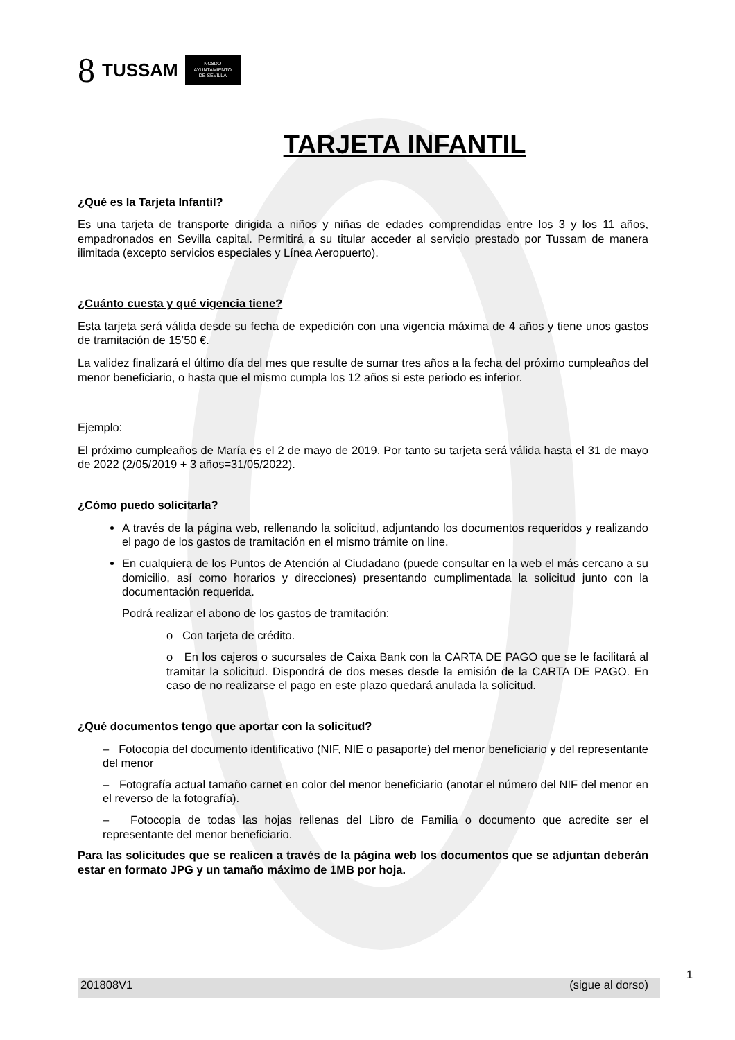8 TUSSAM NO8DO
AYUNTAMIENTO
DE SEVILLA
TARJETA INFANTIL
¿Qué es la Tarjeta Infantil?
Es una tarjeta de transporte dirigida a niños y niñas de edades comprendidas entre los 3 y los 11 años, empadronados en Sevilla capital. Permitirá a su titular acceder al servicio prestado por Tussam de manera ilimitada (excepto servicios especiales y Línea Aeropuerto).
¿Cuánto cuesta y qué vigencia tiene?
Esta tarjeta será válida desde su fecha de expedición con una vigencia máxima de 4 años y tiene unos gastos de tramitación de 15’50 €.
La validez finalizará el último día del mes que resulte de sumar tres años a la fecha del próximo cumpleaños del menor beneficiario, o hasta que el mismo cumpla los 12 años si este periodo es inferior.
Ejemplo:
El próximo cumpleaños de María es el 2 de mayo de 2019. Por tanto su tarjeta será válida hasta el 31 de mayo de 2022 (2/05/2019 + 3 años=31/05/2022).
¿Cómo puedo solicitarla?
A través de la página web, rellenando la solicitud, adjuntando los documentos requeridos y realizando el pago de los gastos de tramitación en el mismo trámite on line.
En cualquiera de los Puntos de Atención al Ciudadano (puede consultar en la web el más cercano a su domicilio, así como horarios y direcciones) presentando cumplimentada la solicitud junto con la documentación requerida.
Podrá realizar el abono de los gastos de tramitación:
o Con tarjeta de crédito.
o En los cajeros o sucursales de Caixa Bank con la CARTA DE PAGO que se le facilitará al tramitar la solicitud. Dispondrá de dos meses desde la emisión de la CARTA DE PAGO. En caso de no realizarse el pago en este plazo quedará anulada la solicitud.
¿Qué documentos tengo que aportar con la solicitud?
– Fotocopia del documento identificativo (NIF, NIE o pasaporte) del menor beneficiario y del representante del menor
– Fotografía actual tamaño carnet en color del menor beneficiario (anotar el número del NIF del menor en el reverso de la fotografía).
– Fotocopia de todas las hojas rellenas del Libro de Familia o documento que acredite ser el representante del menor beneficiario.
Para las solicitudes que se realicen a través de la página web los documentos que se adjuntan deberán estar en formato JPG y un tamaño máximo de 1MB por hoja.
201808V1 (sigue al dorso)
1